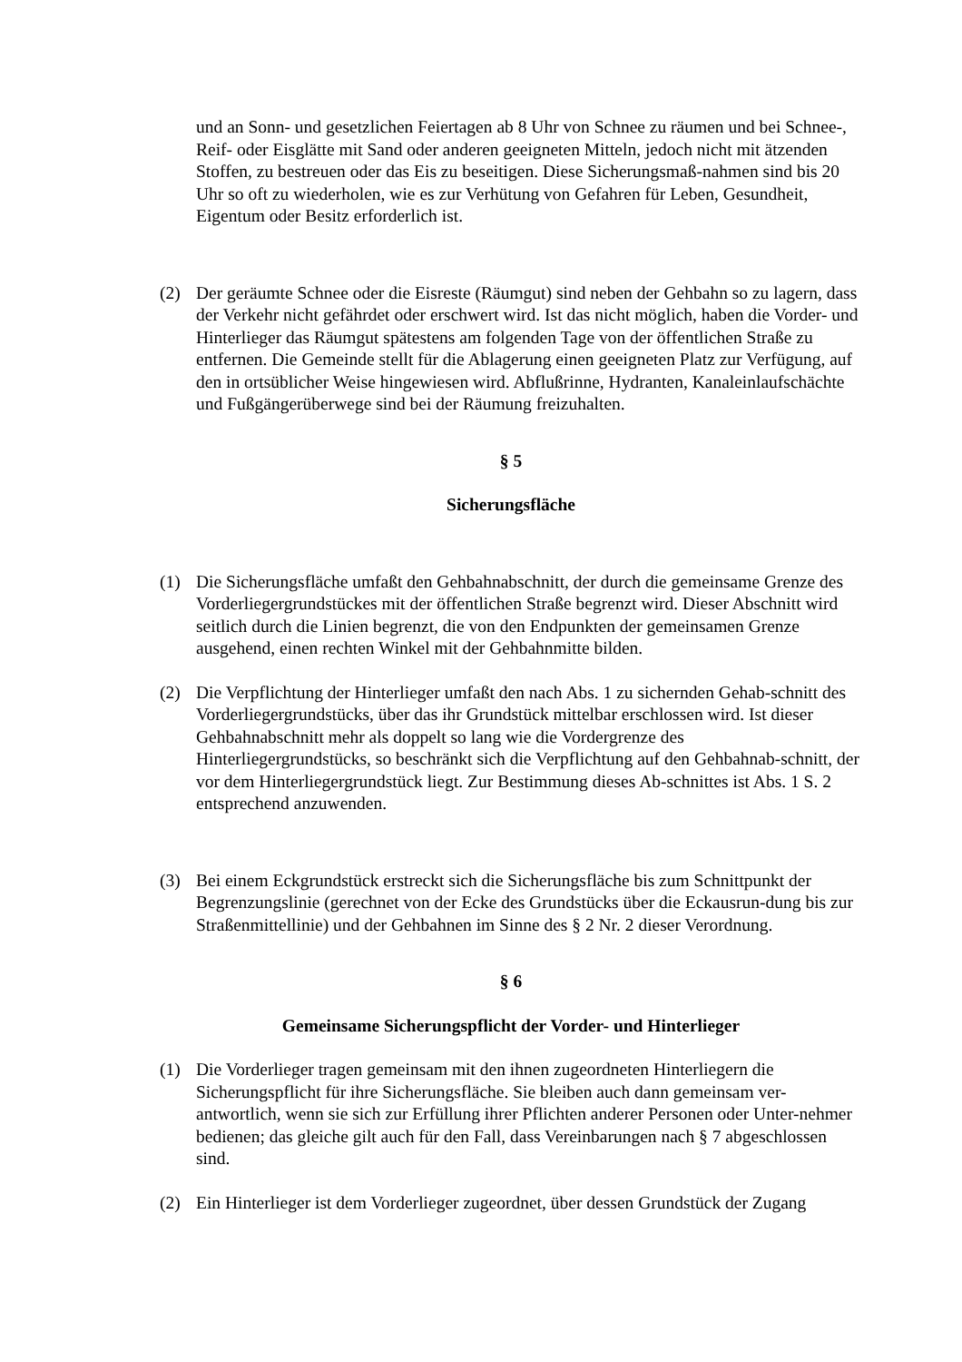und an Sonn- und gesetzlichen Feiertagen ab 8 Uhr von Schnee zu räumen und bei Schnee-, Reif- oder Eisglätte mit Sand oder anderen geeigneten Mitteln, jedoch nicht mit ätzenden Stoffen, zu bestreuen oder das Eis zu beseitigen. Diese Sicherungsmaß-nahmen sind bis 20 Uhr so oft zu wiederholen, wie es zur Verhütung von Gefahren für Leben, Gesundheit, Eigentum oder Besitz erforderlich ist.
(2) Der geräumte Schnee oder die Eisreste (Räumgut) sind neben der Gehbahn so zu lagern, dass der Verkehr nicht gefährdet oder erschwert wird. Ist das nicht möglich, haben die Vorder- und Hinterlieger das Räumgut spätestens am folgenden Tage von der öffentlichen Straße zu entfernen. Die Gemeinde stellt für die Ablagerung einen geeigneten Platz zur Verfügung, auf den in ortsüblicher Weise hingewiesen wird. Abflußrinne, Hydranten, Kanaleinlaufschächte und Fußgängerüberwege sind bei der Räumung freizuhalten.
§ 5
Sicherungsfläche
(1) Die Sicherungsfläche umfaßt den Gehbahnabschnitt, der durch die gemeinsame Grenze des Vorderliegergrundstückes mit der öffentlichen Straße begrenzt wird. Dieser Abschnitt wird seitlich durch die Linien begrenzt, die von den Endpunkten der gemeinsamen Grenze ausgehend, einen rechten Winkel mit der Gehbahnmitte bilden.
(2) Die Verpflichtung der Hinterlieger umfaßt den nach Abs. 1 zu sichernden Gehab-schnitt des Vorderliegergrundstücks, über das ihr Grundstück mittelbar erschlossen wird. Ist dieser Gehbahnabschnitt mehr als doppelt so lang wie die Vordergrenze des Hinterliegergrundstücks, so beschränkt sich die Verpflichtung auf den Gehbahnab-schnitt, der vor dem Hinterliegergrundstück liegt. Zur Bestimmung dieses Ab-schnittes ist Abs. 1 S. 2 entsprechend anzuwenden.
(3) Bei einem Eckgrundstück erstreckt sich die Sicherungsfläche bis zum Schnittpunkt der Begrenzungslinie (gerechnet von der Ecke des Grundstücks über die Eckausrun-dung bis zur Straßenmittellinie) und der Gehbahnen im Sinne des § 2 Nr. 2 dieser Verordnung.
§ 6
Gemeinsame Sicherungspflicht der Vorder- und Hinterlieger
(1) Die Vorderlieger tragen gemeinsam mit den ihnen zugeordneten Hinterliegern die Sicherungspflicht für ihre Sicherungsfläche. Sie bleiben auch dann gemeinsam ver-antwortlich, wenn sie sich zur Erfüllung ihrer Pflichten anderer Personen oder Unter-nehmer bedienen; das gleiche gilt auch für den Fall, dass Vereinbarungen nach § 7 abgeschlossen sind.
(2) Ein Hinterlieger ist dem Vorderlieger zugeordnet, über dessen Grundstück der Zugang